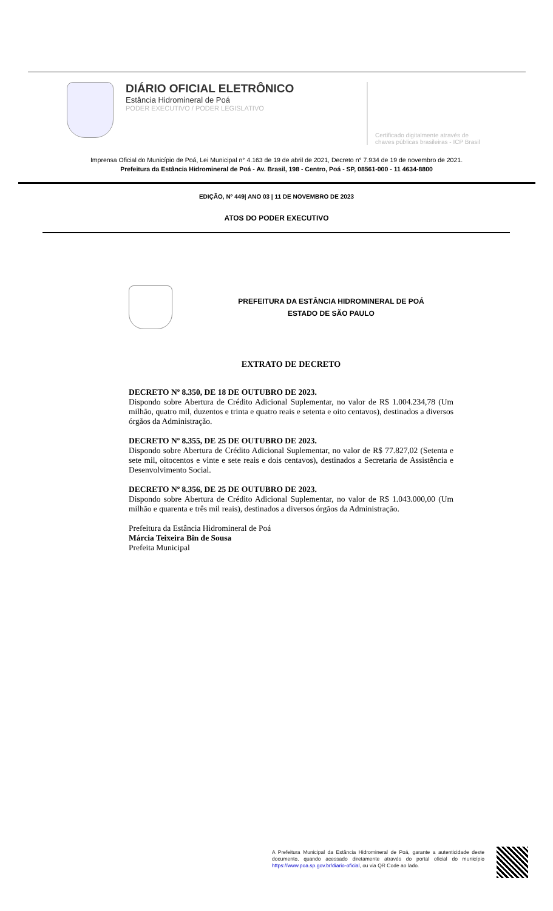DIÁRIO OFICIAL ELETRÔNICO
Estância Hidromineral de Poá
PODER EXECUTIVO / PODER LEGISLATIVO
Certificado digitalmente através de
chaves públicas brasileiras - ICP Brasil
Imprensa Oficial do Município de Poá, Lei Municipal n° 4.163 de 19 de abril de 2021, Decreto n° 7.934 de 19 de novembro de 2021.
Prefeitura da Estância Hidromineral de Poá - Av. Brasil, 198 - Centro, Poá - SP, 08561-000 - 11 4634-8800
EDIÇÃO, Nº 449| ANO 03 | 11 DE NOVEMBRO DE 2023
ATOS DO PODER EXECUTIVO
PREFEITURA DA ESTÂNCIA HIDROMINERAL DE POÁ
ESTADO DE SÃO PAULO
EXTRATO DE DECRETO
DECRETO Nº 8.350, DE 18 DE OUTUBRO DE 2023.
Dispondo sobre Abertura de Crédito Adicional Suplementar, no valor de R$ 1.004.234,78 (Um milhão, quatro mil, duzentos e trinta e quatro reais e setenta e oito centavos), destinados a diversos órgãos da Administração.
DECRETO Nº 8.355, DE 25 DE OUTUBRO DE 2023.
Dispondo sobre Abertura de Crédito Adicional Suplementar, no valor de R$ 77.827,02 (Setenta e sete mil, oitocentos e vinte e sete reais e dois centavos), destinados a Secretaria de Assistência e Desenvolvimento Social.
DECRETO Nº 8.356, DE 25 DE OUTUBRO DE 2023.
Dispondo sobre Abertura de Crédito Adicional Suplementar, no valor de R$ 1.043.000,00 (Um milhão e quarenta e três mil reais), destinados a diversos órgãos da Administração.
Prefeitura da Estância Hidromineral de Poá
Márcia Teixeira Bin de Sousa
Prefeita Municipal
A Prefeitura Municipal da Estância Hidromineral de Poá, garante a autenticidade deste documento, quando acessado diretamente através do portal oficial do município https://www.poa.sp.gov.br/diario-oficial, ou via QR Code ao lado.